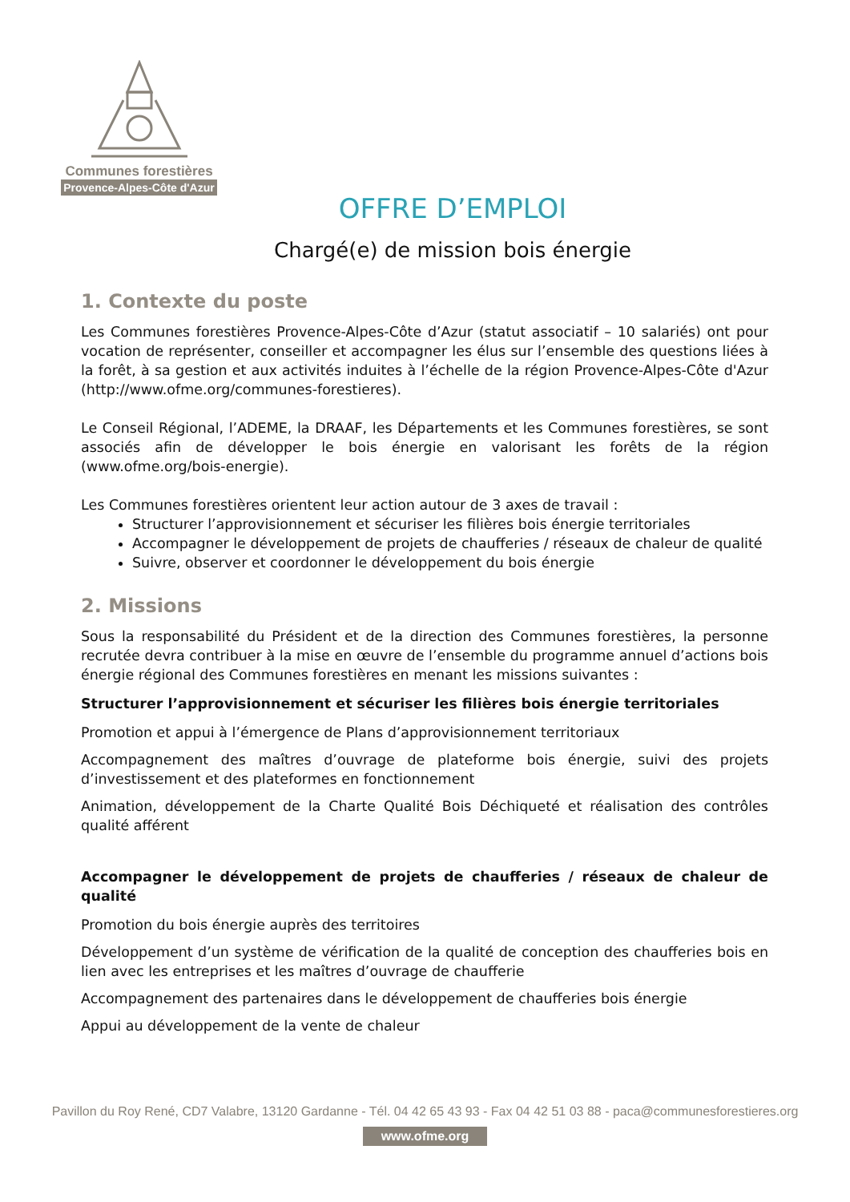Communes forestières
Provence-Alpes-Côte d'Azur
OFFRE D’EMPLOI
Chargé(e) de mission bois énergie
1. Contexte du poste
Les Communes forestières Provence-Alpes-Côte d’Azur (statut associatif – 10 salariés) ont pour vocation de représenter, conseiller et accompagner les élus sur l’ensemble des questions liées à la forêt, à sa gestion et aux activités induites à l’échelle de la région Provence-Alpes-Côte d'Azur (http://www.ofme.org/communes-forestieres).
Le Conseil Régional, l’ADEME, la DRAAF, les Départements et les Communes forestières, se sont associés afin de développer le bois énergie en valorisant les forêts de la région (www.ofme.org/bois-energie).
Les Communes forestières orientent leur action autour de 3 axes de travail :
Structurer l’approvisionnement et sécuriser les filières bois énergie territoriales
Accompagner le développement de projets de chaufferies / réseaux de chaleur de qualité
Suivre, observer et coordonner le développement du bois énergie
2. Missions
Sous la responsabilité du Président et de la direction des Communes forestières, la personne recrutée devra contribuer à la mise en œuvre de l’ensemble du programme annuel d’actions bois énergie régional des Communes forestières en menant les missions suivantes :
Structurer l’approvisionnement et sécuriser les filières bois énergie territoriales
Promotion et appui à l’émergence de Plans d’approvisionnement territoriaux
Accompagnement des maîtres d’ouvrage de plateforme bois énergie, suivi des projets d’investissement et des plateformes en fonctionnement
Animation, développement de la Charte Qualité Bois Déchiqueté et réalisation des contrôles qualité afférent
Accompagner le développement de projets de chaufferies / réseaux de chaleur de qualité
Promotion du bois énergie auprès des territoires
Développement d’un système de vérification de la qualité de conception des chaufferies bois en lien avec les entreprises et les maîtres d’ouvrage de chaufferie
Accompagnement des partenaires dans le développement de chaufferies bois énergie
Appui au développement de la vente de chaleur
Pavillon du Roy René, CD7 Valabre, 13120 Gardanne - Tél. 04 42 65 43 93 - Fax 04 42 51 03 88 - paca@communesforestieres.org
www.ofme.org